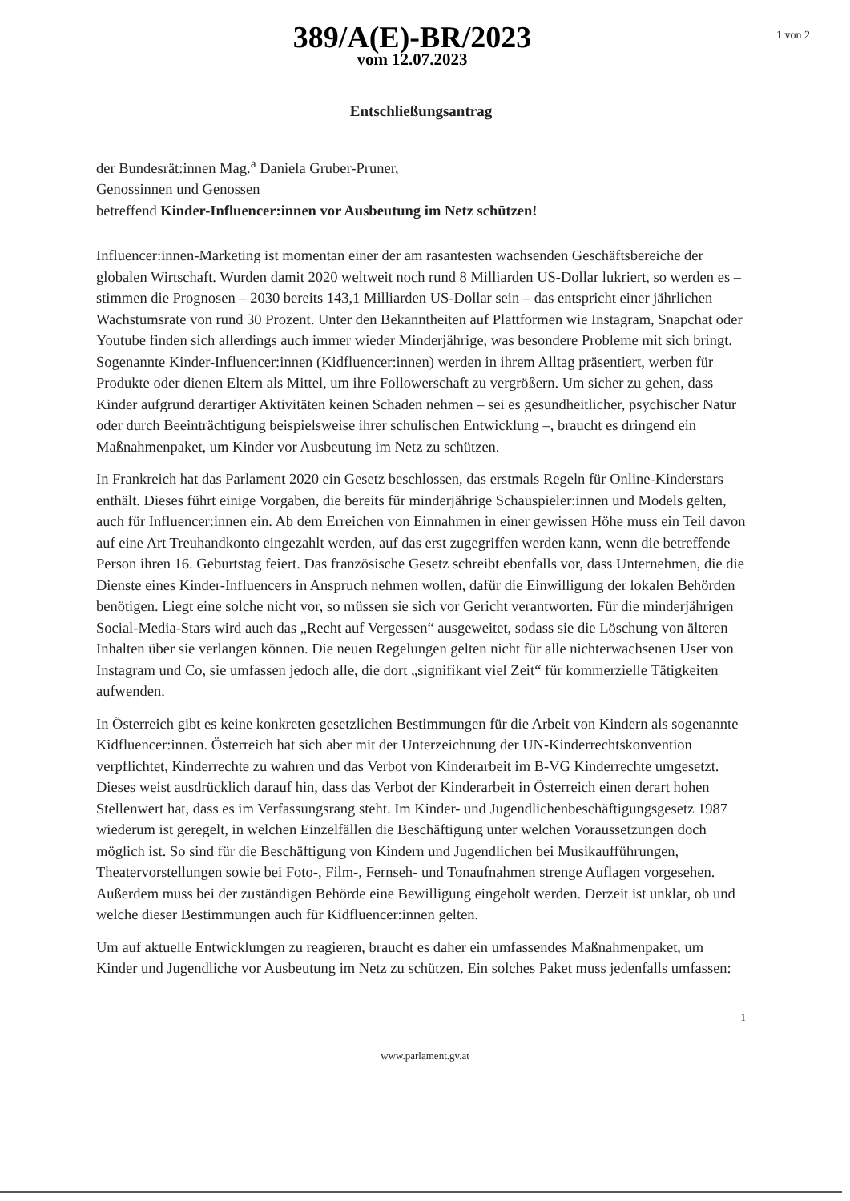389/A(E)-BR/2023
vom 12.07.2023
1 von 2
Entschließungsantrag
der Bundesrät:innen Mag.<sup>a</sup> Daniela Gruber-Pruner,
Genossinnen und Genossen
betreffend Kinder-Influencer:innen vor Ausbeutung im Netz schützen!
Influencer:innen-Marketing ist momentan einer der am rasantesten wachsenden Geschäftsbereiche der globalen Wirtschaft. Wurden damit 2020 weltweit noch rund 8 Milliarden US-Dollar lukriert, so werden es – stimmen die Prognosen – 2030 bereits 143,1 Milliarden US-Dollar sein – das entspricht einer jährlichen Wachstumsrate von rund 30 Prozent. Unter den Bekanntheiten auf Plattformen wie Instagram, Snapchat oder Youtube finden sich allerdings auch immer wieder Minderjährige, was besondere Probleme mit sich bringt. Sogenannte Kinder-Influencer:innen (Kidfluencer:innen) werden in ihrem Alltag präsentiert, werben für Produkte oder dienen Eltern als Mittel, um ihre Followerschaft zu vergrößern. Um sicher zu gehen, dass Kinder aufgrund derartiger Aktivitäten keinen Schaden nehmen – sei es gesundheitlicher, psychischer Natur oder durch Beeinträchtigung beispielsweise ihrer schulischen Entwicklung –, braucht es dringend ein Maßnahmenpaket, um Kinder vor Ausbeutung im Netz zu schützen.
In Frankreich hat das Parlament 2020 ein Gesetz beschlossen, das erstmals Regeln für Online-Kinderstars enthält. Dieses führt einige Vorgaben, die bereits für minderjährige Schauspieler:innen und Models gelten, auch für Influencer:innen ein. Ab dem Erreichen von Einnahmen in einer gewissen Höhe muss ein Teil davon auf eine Art Treuhandkonto eingezahlt werden, auf das erst zugegriffen werden kann, wenn die betreffende Person ihren 16. Geburtstag feiert. Das französische Gesetz schreibt ebenfalls vor, dass Unternehmen, die die Dienste eines Kinder-Influencers in Anspruch nehmen wollen, dafür die Einwilligung der lokalen Behörden benötigen. Liegt eine solche nicht vor, so müssen sie sich vor Gericht verantworten. Für die minderjährigen Social-Media-Stars wird auch das „Recht auf Vergessen“ ausgeweitet, sodass sie die Löschung von älteren Inhalten über sie verlangen können. Die neuen Regelungen gelten nicht für alle nichterwachsenen User von Instagram und Co, sie umfassen jedoch alle, die dort „signifikant viel Zeit“ für kommerzielle Tätigkeiten aufwenden.
In Österreich gibt es keine konkreten gesetzlichen Bestimmungen für die Arbeit von Kindern als sogenannte Kidfluencer:innen. Österreich hat sich aber mit der Unterzeichnung der UN-Kinderrechtskonvention verpflichtet, Kinderrechte zu wahren und das Verbot von Kinderarbeit im B-VG Kinderrechte umgesetzt. Dieses weist ausdrücklich darauf hin, dass das Verbot der Kinderarbeit in Österreich einen derart hohen Stellenwert hat, dass es im Verfassungsrang steht. Im Kinder- und Jugendlichenbeschäftigungsgesetz 1987 wiederum ist geregelt, in welchen Einzelfällen die Beschäftigung unter welchen Voraussetzungen doch möglich ist. So sind für die Beschäftigung von Kindern und Jugendlichen bei Musikaufführungen, Theatervorstellungen sowie bei Foto-, Film-, Fernseh- und Tonaufnahmen strenge Auflagen vorgesehen. Außerdem muss bei der zuständigen Behörde eine Bewilligung eingeholt werden. Derzeit ist unklar, ob und welche dieser Bestimmungen auch für Kidfluencer:innen gelten.
Um auf aktuelle Entwicklungen zu reagieren, braucht es daher ein umfassendes Maßnahmenpaket, um Kinder und Jugendliche vor Ausbeutung im Netz zu schützen. Ein solches Paket muss jedenfalls umfassen:
1
www.parlament.gv.at